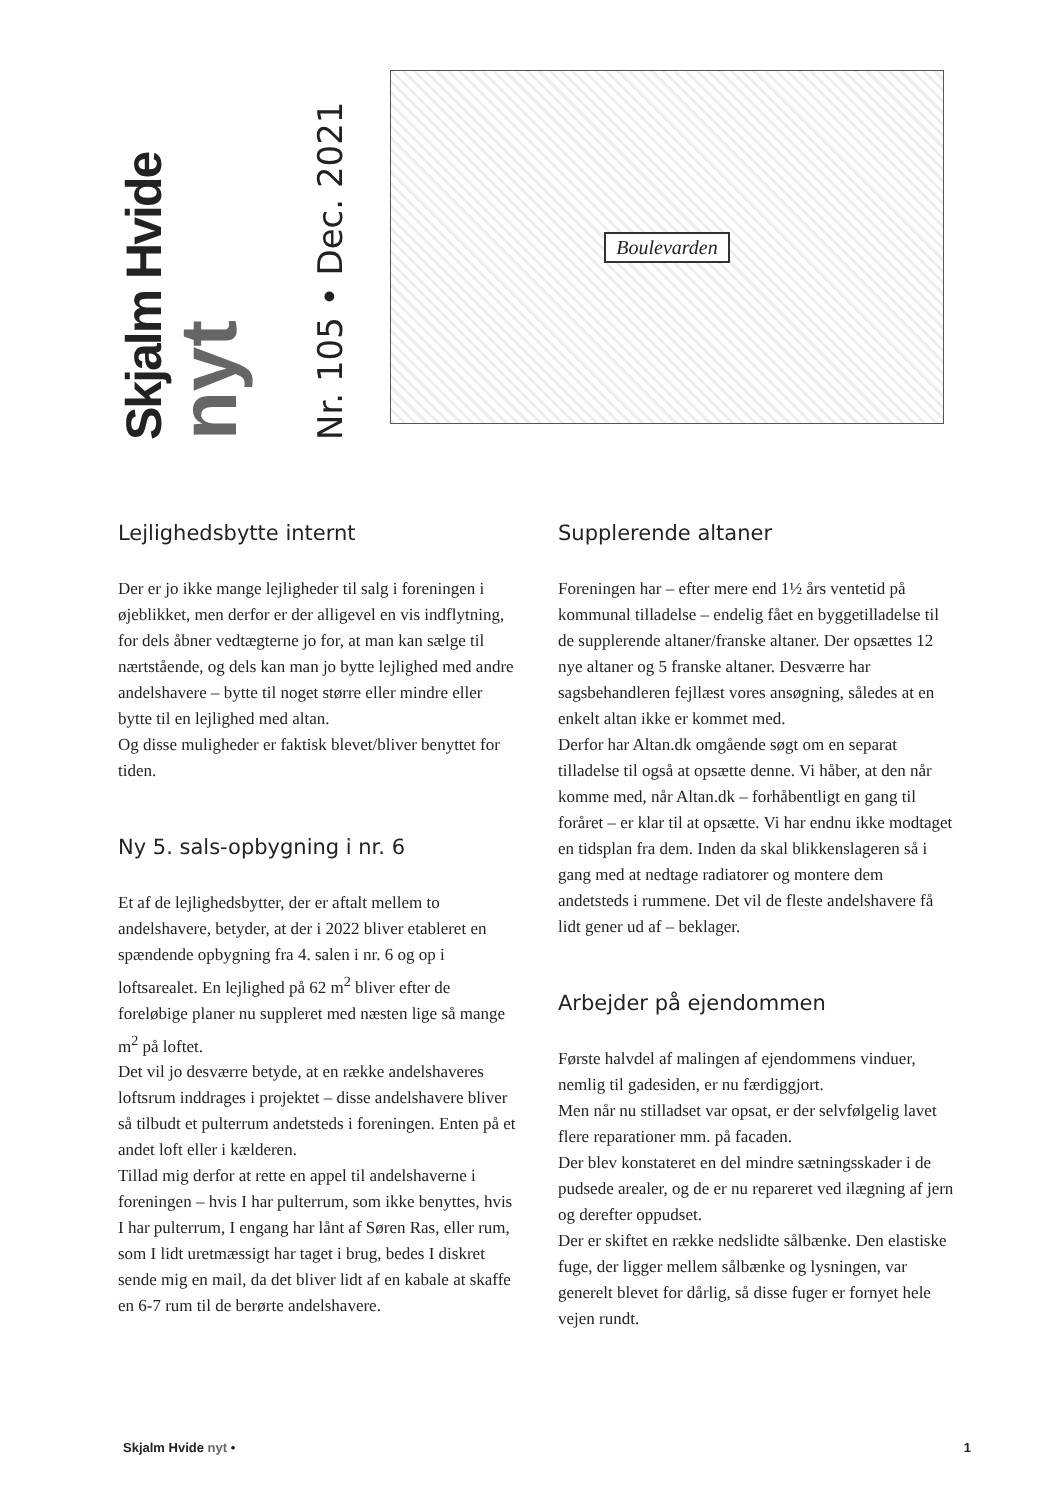Skjalm Hvide
nyt
Nr. 105 • Dec. 2021
Boulevarden
Lejlighedsbytte internt
Der er jo ikke mange lejligheder til salg i foreningen i øjeblikket, men derfor er der alligevel en vis indflytning, for dels åbner vedtægterne jo for, at man kan sælge til nærtstående, og dels kan man jo bytte lejlighed med andre andelshavere – bytte til noget større eller mindre eller bytte til en lejlighed med altan.
Og disse muligheder er faktisk blevet/bliver benyttet for tiden.
Ny 5. sals-opbygning i nr. 6
Et af de lejlighedsbytter, der er aftalt mellem to andelshavere, betyder, at der i 2022 bliver etableret en spændende opbygning fra 4. salen i nr. 6 og op i loftsarealet. En lejlighed på 62 m<sup>2</sup> bliver efter de foreløbige planer nu suppleret med næsten lige så mange m<sup>2</sup> på loftet.
Det vil jo desværre betyde, at en række andelshaveres loftsrum inddrages i projektet – disse andelshavere bliver så tilbudt et pulterrum andetsteds i foreningen. Enten på et andet loft eller i kælderen.
Tillad mig derfor at rette en appel til andelshaverne i foreningen – hvis I har pulterrum, som ikke benyttes, hvis I har pulterrum, I engang har lånt af Søren Ras, eller rum, som I lidt uretmæssigt har taget i brug, bedes I diskret sende mig en mail, da det bliver lidt af en kabale at skaffe en 6-7 rum til de berørte andelshavere.
Supplerende altaner
Foreningen har – efter mere end 1½ års ventetid på kommunal tilladelse – endelig fået en byggetilladelse til de supplerende altaner/franske altaner. Der opsættes 12 nye altaner og 5 franske altaner. Desværre har sagsbehandleren fejllæst vores ansøgning, således at en enkelt altan ikke er kommet med.
Derfor har Altan.dk omgående søgt om en separat tilladelse til også at opsætte denne. Vi håber, at den når komme med, når Altan.dk – forhåbentligt en gang til foråret – er klar til at opsætte. Vi har endnu ikke modtaget en tidsplan fra dem. Inden da skal blikkenslageren så i gang med at nedtage radiatorer og montere dem andetsteds i rummene. Det vil de fleste andelshavere få lidt gener ud af – beklager.
Arbejder på ejendommen
Første halvdel af malingen af ejendommens vinduer, nemlig til gadesiden, er nu færdiggjort.
Men når nu stilladset var opsat, er der selvfølgelig lavet flere reparationer mm. på facaden.
Der blev konstateret en del mindre sætningsskader i de pudsede arealer, og de er nu repareret ved ilægning af jern og derefter oppudset.
Der er skiftet en række nedslidte sålbænke. Den elastiske fuge, der ligger mellem sålbænke og lysningen, var generelt blevet for dårlig, så disse fuger er fornyet hele vejen rundt.
Skjalm Hvide nyt • 1